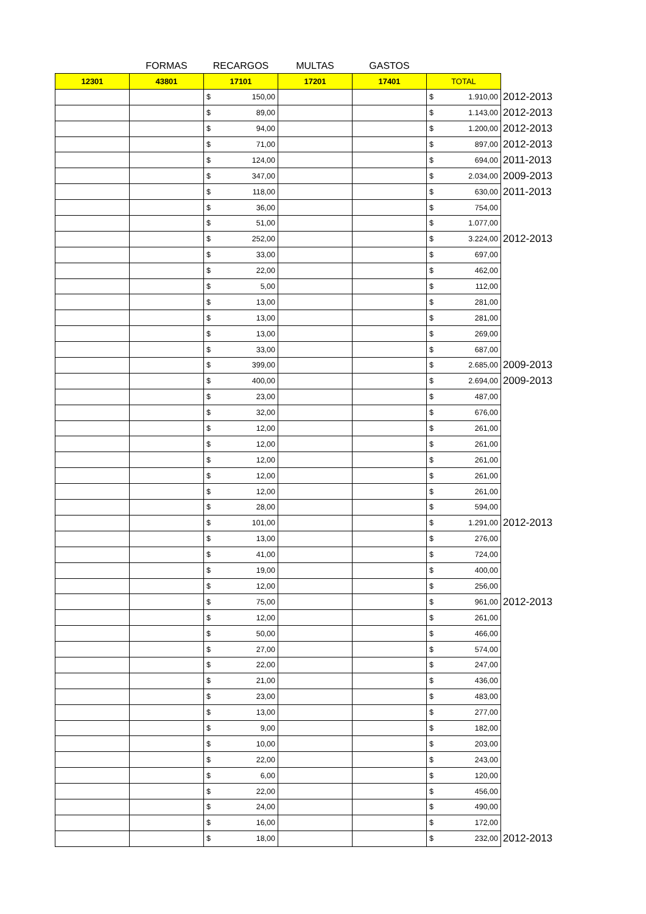| | FORMAS | RECARGOS | MULTAS | GASTOS | | |
| 12301 | 43801 | 17101 | 17201 | 17401 | TOTAL | |
| | | $ 150,00 | | | $ 1.910,00 | 2012-2013 |
| | | $ 89,00 | | | $ 1.143,00 | 2012-2013 |
| | | $ 94,00 | | | $ 1.200,00 | 2012-2013 |
| | | $ 71,00 | | | $ 897,00 | 2012-2013 |
| | | $ 124,00 | | | $ 694,00 | 2011-2013 |
| | | $ 347,00 | | | $ 2.034,00 | 2009-2013 |
| | | $ 118,00 | | | $ 630,00 | 2011-2013 |
| | | $ 36,00 | | | $ 754,00 | |
| | | $ 51,00 | | | $ 1.077,00 | |
| | | $ 252,00 | | | $ 3.224,00 | 2012-2013 |
| | | $ 33,00 | | | $ 697,00 | |
| | | $ 22,00 | | | $ 462,00 | |
| | | $ 5,00 | | | $ 112,00 | |
| | | $ 13,00 | | | $ 281,00 | |
| | | $ 13,00 | | | $ 281,00 | |
| | | $ 13,00 | | | $ 269,00 | |
| | | $ 33,00 | | | $ 687,00 | |
| | | $ 399,00 | | | $ 2.685,00 | 2009-2013 |
| | | $ 400,00 | | | $ 2.694,00 | 2009-2013 |
| | | $ 23,00 | | | $ 487,00 | |
| | | $ 32,00 | | | $ 676,00 | |
| | | $ 12,00 | | | $ 261,00 | |
| | | $ 12,00 | | | $ 261,00 | |
| | | $ 12,00 | | | $ 261,00 | |
| | | $ 12,00 | | | $ 261,00 | |
| | | $ 12,00 | | | $ 261,00 | |
| | | $ 28,00 | | | $ 594,00 | |
| | | $ 101,00 | | | $ 1.291,00 | 2012-2013 |
| | | $ 13,00 | | | $ 276,00 | |
| | | $ 41,00 | | | $ 724,00 | |
| | | $ 19,00 | | | $ 400,00 | |
| | | $ 12,00 | | | $ 256,00 | |
| | | $ 75,00 | | | $ 961,00 | 2012-2013 |
| | | $ 12,00 | | | $ 261,00 | |
| | | $ 50,00 | | | $ 466,00 | |
| | | $ 27,00 | | | $ 574,00 | |
| | | $ 22,00 | | | $ 247,00 | |
| | | $ 21,00 | | | $ 436,00 | |
| | | $ 23,00 | | | $ 483,00 | |
| | | $ 13,00 | | | $ 277,00 | |
| | | $ 9,00 | | | $ 182,00 | |
| | | $ 10,00 | | | $ 203,00 | |
| | | $ 22,00 | | | $ 243,00 | |
| | | $ 6,00 | | | $ 120,00 | |
| | | $ 22,00 | | | $ 456,00 | |
| | | $ 24,00 | | | $ 490,00 | |
| | | $ 16,00 | | | $ 172,00 | |
| | | $ 18,00 | | | $ 232,00 | 2012-2013 |